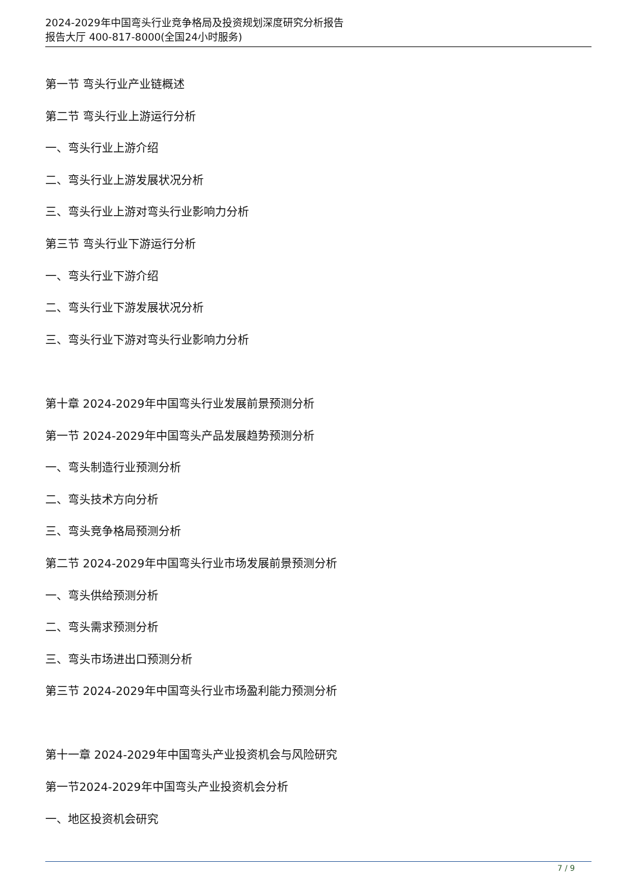2024-2029年中国弯头行业竞争格局及投资规划深度研究分析报告
报告大厅 400-817-8000(全国24小时服务)
第一节 弯头行业产业链概述
第二节 弯头行业上游运行分析
一、弯头行业上游介绍
二、弯头行业上游发展状况分析
三、弯头行业上游对弯头行业影响力分析
第三节 弯头行业下游运行分析
一、弯头行业下游介绍
二、弯头行业下游发展状况分析
三、弯头行业下游对弯头行业影响力分析
第十章 2024-2029年中国弯头行业发展前景预测分析
第一节 2024-2029年中国弯头产品发展趋势预测分析
一、弯头制造行业预测分析
二、弯头技术方向分析
三、弯头竞争格局预测分析
第二节 2024-2029年中国弯头行业市场发展前景预测分析
一、弯头供给预测分析
二、弯头需求预测分析
三、弯头市场进出口预测分析
第三节 2024-2029年中国弯头行业市场盈利能力预测分析
第十一章 2024-2029年中国弯头产业投资机会与风险研究
第一节2024-2029年中国弯头产业投资机会分析
一、地区投资机会研究
7 / 9